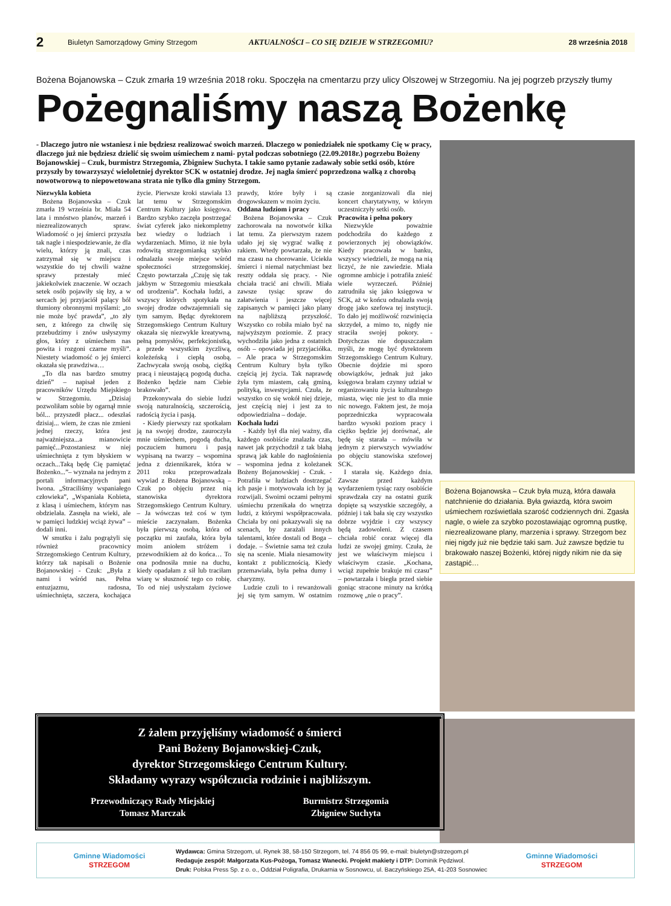2 Biuletyn Samorządowy Gminy Strzegom AKTUALNOŚCI – CO SIĘ DZIEJE W STRZEGOMIU? 28 września 2018
Bożena Bojanowska – Czuk zmarła 19 września 2018 roku. Spoczęła na cmentarzu przy ulicy Olszowej w Strzegomiu. Na jej pogrzeb przyszły tłumy
Pożegnaliśmy naszą Bożenkę
- Dlaczego jutro nie wstaniesz i nie będziesz realizować swoich marzeń. Dlaczego w poniedziałek nie spotkamy Cię w pracy, dlaczego już nie będziesz dzielić się swoim uśmiechem z nami- pytał podczas sobotniego (22.09.2018r.) pogrzebu Bożeny Bojanowskiej – Czuk, burmistrz Strzegomia, Zbigniew Suchyta. I takie samo pytanie zadawały sobie setki osób, które przyszły by towarzyszyć wieloletniej dyrektor SCK w ostatniej drodze. Jej nagła śmierć poprzedzona walką z chorobą nowotworową to niepowetowana strata nie tylko dla gminy Strzegom.
Niezwykła kobieta
Bożena Bojanowska – Czuk zmarła 19 września br. Miała 54 lata i mnóstwo planów, marzeń i niezrealizowanych spraw. Wiadomość o jej śmierci przyszła tak nagle i niespodziewanie, że dla wielu, którzy ją znali, czas zatrzymał się w miejscu i wszystkie do tej chwili ważne sprawy przestały mieć jakiekolwiek znaczenie. W oczach setek osób pojawiły się łzy, a w sercach jej przyjaciół palący ból tłumiony obronnymi myślami: „to nie może być prawda”, „to zły sen, z którego za chwilę się przebudzimy i znów usłyszymy głos, który z uśmiechem nas powita i rozgoni czarne myśli”. Niestety wiadomość o jej śmierci okazała się prawdziwa…
„To dla nas bardzo smutny dzień” – napisał jeden z pracowników Urzędu Miejskiego w Strzegomiu. „Dzisiaj pozwoliłam sobie by ogarnął mnie ból... przyszedł płacz... odeszłaś dzisiaj... wiem, że czas nie zmieni jednej rzeczy, która jest najważniejsza...a mianowicie pamięć...Pozostaniesz w niej uśmiechnięta z tym błyskiem w oczach...Taką będę Cię pamiętać Bożenko...”– wyznała na jednym z portali informacyjnych pani Iwona. „Straciliśmy wspaniałego człowieka”, „Wspaniała Kobieta, z klasą i uśmiechem, którym nas obdzielała. Zasnęła na wieki, ale w pamięci ludzkiej wciąż żywa” – dodali inni.
W smutku i żalu pogrążyli się również pracownicy Strzegomskiego Centrum Kultury, którzy tak napisali o Bożenie Bojanowskiej - Czuk: „Była z nami i wśród nas. Pełna entuzjazmu, radosna, uśmiechnięta, szczera, kochająca życie. Pierwsze kroki stawiała 13 lat temu w Strzegomskim Centrum Kultury jako księgowa. Bardzo szybko zaczęła postrzegać świat cyferek jako niekompletny bez wiedzy o ludziach i wydarzeniach. Mimo, iż nie była rodowitą strzegomianką szybko odnalazła swoje miejsce wśród społeczności strzegomskiej. Często powtarzała „Czuję się tak jakbym w Strzegomiu mieszkała od urodzenia”. Kochała ludzi, a wszyscy których spotykała na swojej drodze odwzajemniali się tym samym. Będąc dyrektorem Strzegomskiego Centrum Kultury okazała się niezwykle kreatywną, pełną pomysłów, perfekcjonistką, a przede wszystkim życzliwą, koleżeńską i ciepłą osobą. Zachwycała swoją osobą, ciężką pracą i nieustającą pogodą ducha. Bożenko będzie nam Ciebie brakowało”.
Przekonywała do siebie ludzi swoją naturalnością, szczerością, radością życia i pasją.
- Kiedy pierwszy raz spotkałam ją na swojej drodze, zauroczyła mnie uśmiechem, pogodą ducha, poczuciem humoru i pasją wypisaną na twarzy – wspomina jedna z dziennikarek, która w 2011 roku przeprowadzała wywiad z Bożena Bojanowską – Czuk po objęciu przez nią stanowiska dyrektora Strzegomskiego Centrum Kultury. – Ja wówczas też coś w tym mieście zaczynałam. Bożenka była pierwszą osobą, która od początku mi zaufała, która była moim aniołem stróżem i przewodnikiem aż do końca… To ona podnosiła mnie na duchu, kiedy opadałam z sił lub traciłam wiarę w słuszność tego co robię. To od niej usłyszałam życiowe prawdy, które były i są drogowskazem w moim życiu.
Oddana ludziom i pracy
Bożena Bojanowska – Czuk zachorowała na nowotwór kilka lat temu. Za pierwszym razem udało jej się wygrać walkę z rakiem. Wtedy powtarzała, że nie ma czasu na chorowanie. Uciekła śmierci i niemal natychmiast bez reszty oddała się pracy. - Nie chciała tracić ani chwili. Miała zawsze tysiąc spraw do załatwienia i jeszcze więcej zapisanych w pamięci jako plany na najbliższą przyszłość. Wszystko co robiła miało być na najwyższym poziomie. Z pracy wychodziła jako jedna z ostatnich osób – opowiada jej przyjaciółka. – Ale praca w Strzegomskim Centrum Kultury była tylko częścią jej życia. Tak naprawdę żyła tym miastem, całą gminą, polityką, inwestycjami. Czuła, że wszystko co się wokół niej dzieje, jest częścią niej i jest za to odpowiedzialna – dodaje.
Kochała ludzi
- Każdy był dla niej ważny, dla każdego osobiście znalazła czas, nawet jak przychodził z tak błahą sprawą jak kable do nagłośnienia – wspomina jedna z koleżanek Bożeny Bojanowskiej - Czuk. - Potrafiła w ludziach dostrzegać ich pasje i motywowała ich by ją rozwijali. Swoimi oczami pełnymi uśmiechu przenikała do wnętrza ludzi, z którymi współpracowała. Chciała by oni pokazywali się na scenach, by zarażali innych talentami, które dostali od Boga – dodaje. – Świetnie sama też czuła się na scenie. Miała niesamowity kontakt z publicznością. Kiedy przemawiała, była pełna dumy i charyzmy.
Ludzie czuli to i rewanżowali jej się tym samym. W ostatnim czasie zorganizowali dla niej koncert charytatywny, w którym uczestniczyły setki osób.
Pracowita i pełna pokory
Niezwykle poważnie podchodziła do każdego z powierzonych jej obowiązków. Kiedy pracowała w banku, wszyscy wiedzieli, że mogą na nią liczyć, że nie zawiedzie. Miała ogromne ambicje i potrafiła znieść wiele wyrzeczeń. Później zatrudniła się jako księgowa w SCK, aż w końcu odnalazła swoją drogę jako szefowa tej instytucji. To dało jej możliwość rozwinięcia skrzydeł, a mimo to, nigdy nie straciła swojej pokory. - Dotychczas nie dopuszczałam myśli, że mogę być dyrektorem Strzegomskiego Centrum Kultury. Obecnie dojdzie mi sporo obowiązków, jednak już jako księgowa brałam czynny udział w organizowaniu życia kulturalnego miasta, więc nie jest to dla mnie nic nowego. Faktem jest, że moja poprzedniczka wypracowała bardzo wysoki poziom pracy i ciężko będzie jej dorównać, ale będę się starała – mówiła w jednym z pierwszych wywiadów po objęciu stanowiska szefowej SCK.
I starała się. Każdego dnia. Zawsze przed każdym wydarzeniem tysiąc razy osobiście sprawdzała czy na ostatni guzik dopięte są wszystkie szczegóły, a później i tak bała się czy wszystko dobrze wyjdzie i czy wszyscy będą zadowoleni. Z czasem chciała robić coraz więcej dla ludzi ze swojej gminy. Czuła, że jest we właściwym miejscu i właściwym czasie. „Kochana, wciąż zupełnie brakuje mi czasu” – powtarzała i biegła przed siebie goniąc stracone minuty na krótką rozmowę „nie o pracy”.
Bożena Bojanowska – Czuk była muzą, która dawała natchnienie do działania. Była gwiazdą, która swoim uśmiechem rozświetlała szarość codziennych dni. Zgasła nagle, o wiele za szybko pozostawiając ogromną pustkę, niezrealizowane plany, marzenia i sprawy. Strzegom bez niej nigdy już nie będzie taki sam. Już zawsze będzie tu brakowało naszej Bożenki, której nigdy nikim nie da się zastąpić…
Z żalem przyjęliśmy wiadomość o śmierci
Pani Bożeny Bojanowskiej-Czuk,
dyrektor Strzegomskiego Centrum Kultury.
Składamy wyrazy współczucia rodzinie i najbliższym.
Przewodniczący Rady Miejskiej
Tomasz Marczak
Burmistrz Strzegomia
Zbigniew Suchyta
Gminne Wiadomości
STRZEGOM
Wydawca: Gmina Strzegom, ul. Rynek 38, 58-150 Strzegom, tel. 74 856 05 99, e-mail: biuletyn@strzegom.pl
Redaguje zespół: Małgorzata Kus-Pożoga, Tomasz Wanecki. Projekt makiety i DTP: Dominik Pędziwol.
Druk: Polska Press Sp. z o. o., Oddział Poligrafia, Drukarnia w Sosnowcu, ul. Baczyńskiego 25A, 41-203 Sosnowiec
Gminne Wiadomości
STRZEGOM